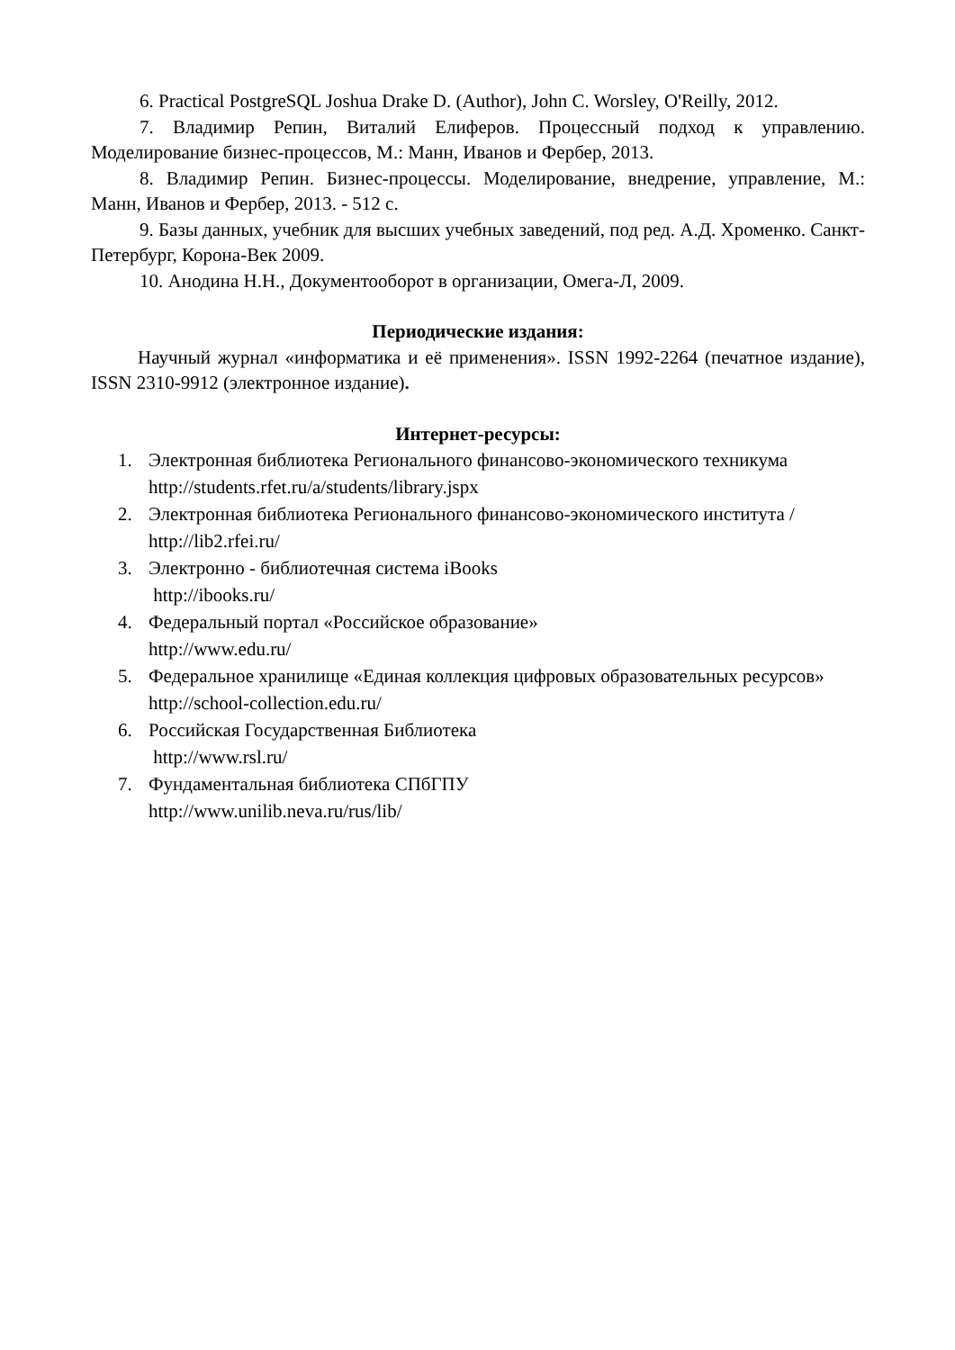6. Practical PostgreSQL Joshua Drake D. (Author), John C. Worsley, O'Reilly, 2012.
7. Владимир Репин, Виталий Елиферов. Процессный подход к управлению. Моделирование бизнес-процессов, М.: Манн, Иванов и Фербер, 2013.
8. Владимир Репин. Бизнес-процессы. Моделирование, внедрение, управление, М.: Манн, Иванов и Фербер, 2013. - 512 с.
9. Базы данных, учебник для высших учебных заведений, под ред. А.Д. Хроменко. Санкт-Петербург, Корона-Век 2009.
10. Анодина Н.Н., Документооборот в организации, Омега-Л, 2009.
Периодические издания:
Научный журнал «информатика и её применения». ISSN 1992-2264 (печатное издание), ISSN 2310-9912 (электронное издание).
Интернет-ресурсы:
1. Электронная библиотека Регионального финансово-экономического техникума
http://students.rfet.ru/a/students/library.jspx
2. Электронная библиотека Регионального финансово-экономического института /
http://lib2.rfei.ru/
3. Электронно - библиотечная система iBooks
http://ibooks.ru/
4. Федеральный портал «Российское образование»
http://www.edu.ru/
5. Федеральное хранилище «Единая коллекция цифровых образовательных ресурсов»
http://school-collection.edu.ru/
6. Российская Государственная Библиотека
http://www.rsl.ru/
7. Фундаментальная библиотека СПбГПУ
http://www.unilib.neva.ru/rus/lib/